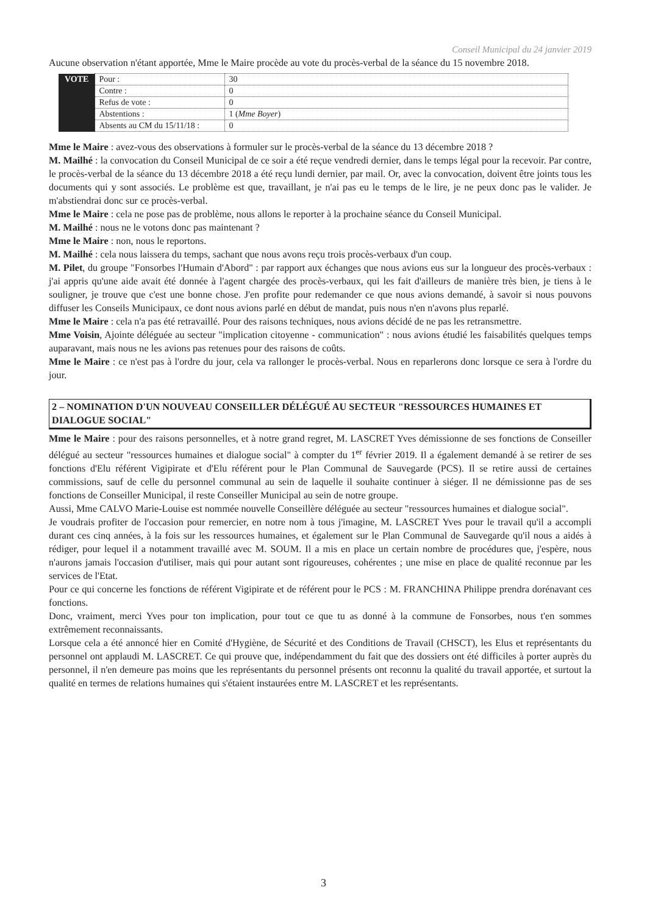Conseil Municipal du 24 janvier 2019
Aucune observation n'étant apportée, Mme le Maire procède au vote du procès-verbal de la séance du 15 novembre 2018.
| VOTE | Pour : | 30 |
| | Contre : | 0 |
| | Refus de vote : | 0 |
| | Abstentions : | 1 ( Mme Boyer ) |
| | Absents au CM du 15/11/18 : | 0 |
Mme le Maire : avez-vous des observations à formuler sur le procès-verbal de la séance du 13 décembre 2018 ?
M. Mailhé : la convocation du Conseil Municipal de ce soir a été reçue vendredi dernier, dans le temps légal pour la recevoir. Par contre, le procès-verbal de la séance du 13 décembre 2018 a été reçu lundi dernier, par mail. Or, avec la convocation, doivent être joints tous les documents qui y sont associés. Le problème est que, travaillant, je n'ai pas eu le temps de le lire, je ne peux donc pas le valider. Je m'abstiendrai donc sur ce procès-verbal.
Mme le Maire : cela ne pose pas de problème, nous allons le reporter à la prochaine séance du Conseil Municipal.
M. Mailhé : nous ne le votons donc pas maintenant ?
Mme le Maire : non, nous le reportons.
M. Mailhé : cela nous laissera du temps, sachant que nous avons reçu trois procès-verbaux d'un coup.
M. Pilet, du groupe "Fonsorbes l'Humain d'Abord" : par rapport aux échanges que nous avions eus sur la longueur des procès-verbaux : j'ai appris qu'une aide avait été donnée à l'agent chargée des procès-verbaux, qui les fait d'ailleurs de manière très bien, je tiens à le souligner, je trouve que c'est une bonne chose. J'en profite pour redemander ce que nous avions demandé, à savoir si nous pouvons diffuser les Conseils Municipaux, ce dont nous avions parlé en début de mandat, puis nous n'en n'avons plus reparlé.
Mme le Maire : cela n'a pas été retravaillé. Pour des raisons techniques, nous avions décidé de ne pas les retransmettre.
Mme Voisin, Ajointe déléguée au secteur "implication citoyenne - communication" : nous avions étudié les faisabilités quelques temps auparavant, mais nous ne les avions pas retenues pour des raisons de coûts.
Mme le Maire : ce n'est pas à l'ordre du jour, cela va rallonger le procès-verbal. Nous en reparlerons donc lorsque ce sera à l'ordre du jour.
2 – NOMINATION D'UN NOUVEAU CONSEILLER DÉLÉGUÉ AU SECTEUR "RESSOURCES HUMAINES ET DIALOGUE SOCIAL"
Mme le Maire : pour des raisons personnelles, et à notre grand regret, M. LASCRET Yves démissionne de ses fonctions de Conseiller délégué au secteur "ressources humaines et dialogue social" à compter du 1<sup>er</sup> février 2019. Il a également demandé à se retirer de ses fonctions d'Elu référent Vigipirate et d'Elu référent pour le Plan Communal de Sauvegarde (PCS). Il se retire aussi de certaines commissions, sauf de celle du personnel communal au sein de laquelle il souhaite continuer à siéger. Il ne démissionne pas de ses fonctions de Conseiller Municipal, il reste Conseiller Municipal au sein de notre groupe.
Aussi, Mme CALVO Marie-Louise est nommée nouvelle Conseillère déléguée au secteur "ressources humaines et dialogue social".
Je voudrais profiter de l'occasion pour remercier, en notre nom à tous j'imagine, M. LASCRET Yves pour le travail qu'il a accompli durant ces cinq années, à la fois sur les ressources humaines, et également sur le Plan Communal de Sauvegarde qu'il nous a aidés à rédiger, pour lequel il a notamment travaillé avec M. SOUM. Il a mis en place un certain nombre de procédures que, j'espère, nous n'aurons jamais l'occasion d'utiliser, mais qui pour autant sont rigoureuses, cohérentes ; une mise en place de qualité reconnue par les services de l'Etat.
Pour ce qui concerne les fonctions de référent Vigipirate et de référent pour le PCS : M. FRANCHINA Philippe prendra dorénavant ces fonctions.
Donc, vraiment, merci Yves pour ton implication, pour tout ce que tu as donné à la commune de Fonsorbes, nous t'en sommes extrêmement reconnaissants.
Lorsque cela a été annoncé hier en Comité d'Hygiène, de Sécurité et des Conditions de Travail (CHSCT), les Elus et représentants du personnel ont applaudi M. LASCRET. Ce qui prouve que, indépendamment du fait que des dossiers ont été difficiles à porter auprès du personnel, il n'en demeure pas moins que les représentants du personnel présents ont reconnu la qualité du travail apportée, et surtout la qualité en termes de relations humaines qui s'étaient instaurées entre M. LASCRET et les représentants.
3